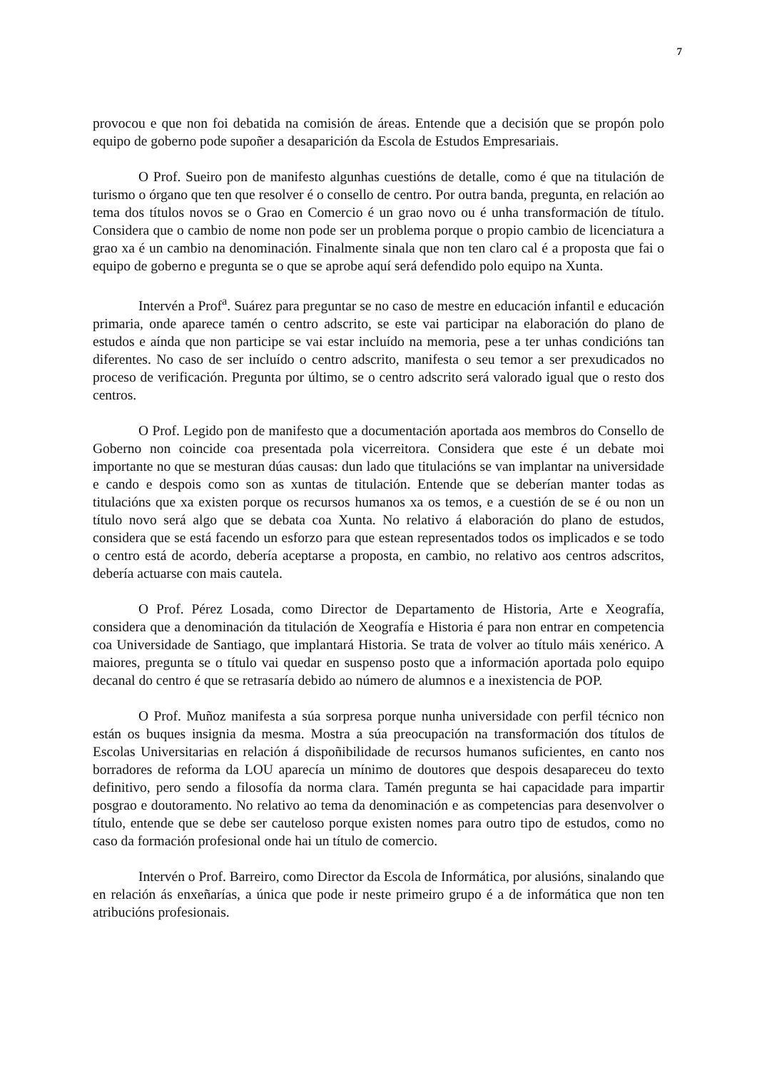7
provocou e que non foi debatida na comisión de áreas. Entende que a decisión que se propón polo equipo de goberno pode supoñer a desaparición da Escola de Estudos Empresariais.
O Prof. Sueiro pon de manifesto algunhas cuestións de detalle, como é que na titulación de turismo o órgano que ten que resolver é o consello de centro. Por outra banda, pregunta, en relación ao tema dos títulos novos se o Grao en Comercio é un grao novo ou é unha transformación de título. Considera que o cambio de nome non pode ser un problema porque o propio cambio de licenciatura a grao xa é un cambio na denominación. Finalmente sinala que non ten claro cal é a proposta que fai o equipo de goberno e pregunta se o que se aprobe aquí será defendido polo equipo na Xunta.
Intervén a Prof<sup>a</sup>. Suárez para preguntar se no caso de mestre en educación infantil e educación primaria, onde aparece tamén o centro adscrito, se este vai participar na elaboración do plano de estudos e aínda que non participe se vai estar incluído na memoria, pese a ter unhas condicións tan diferentes. No caso de ser incluído o centro adscrito, manifesta o seu temor a ser prexudicados no proceso de verificación. Pregunta por último, se o centro adscrito será valorado igual que o resto dos centros.
O Prof. Legido pon de manifesto que a documentación aportada aos membros do Consello de Goberno non coincide coa presentada pola vicerreitora. Considera que este é un debate moi importante no que se mesturan dúas causas: dun lado que titulacións se van implantar na universidade e cando e despois como son as xuntas de titulación. Entende que se deberían manter todas as titulacións que xa existen porque os recursos humanos xa os temos, e a cuestión de se é ou non un título novo será algo que se debata coa Xunta. No relativo á elaboración do plano de estudos, considera que se está facendo un esforzo para que estean representados todos os implicados e se todo o centro está de acordo, debería aceptarse a proposta, en cambio, no relativo aos centros adscritos, debería actuarse con mais cautela.
O Prof. Pérez Losada, como Director de Departamento de Historia, Arte e Xeografía, considera que a denominación da titulación de Xeografía e Historia é para non entrar en competencia coa Universidade de Santiago, que implantará Historia. Se trata de volver ao título máis xenérico. A maiores, pregunta se o título vai quedar en suspenso posto que a información aportada polo equipo decanal do centro é que se retrasaría debido ao número de alumnos e a inexistencia de POP.
O Prof. Muñoz manifesta a súa sorpresa porque nunha universidade con perfil técnico non están os buques insignia da mesma. Mostra a súa preocupación na transformación dos títulos de Escolas Universitarias en relación á dispoñibilidade de recursos humanos suficientes, en canto nos borradores de reforma da LOU aparecía un mínimo de doutores que despois desapareceu do texto definitivo, pero sendo a filosofía da norma clara. Tamén pregunta se hai capacidade para impartir posgrao e doutoramento. No relativo ao tema da denominación e as competencias para desenvolver o título, entende que se debe ser cauteloso porque existen nomes para outro tipo de estudos, como no caso da formación profesional onde hai un título de comercio.
Intervén o Prof. Barreiro, como Director da Escola de Informática, por alusións, sinalando que en relación ás enxeñarías, a única que pode ir neste primeiro grupo é a de informática que non ten atribucións profesionais.